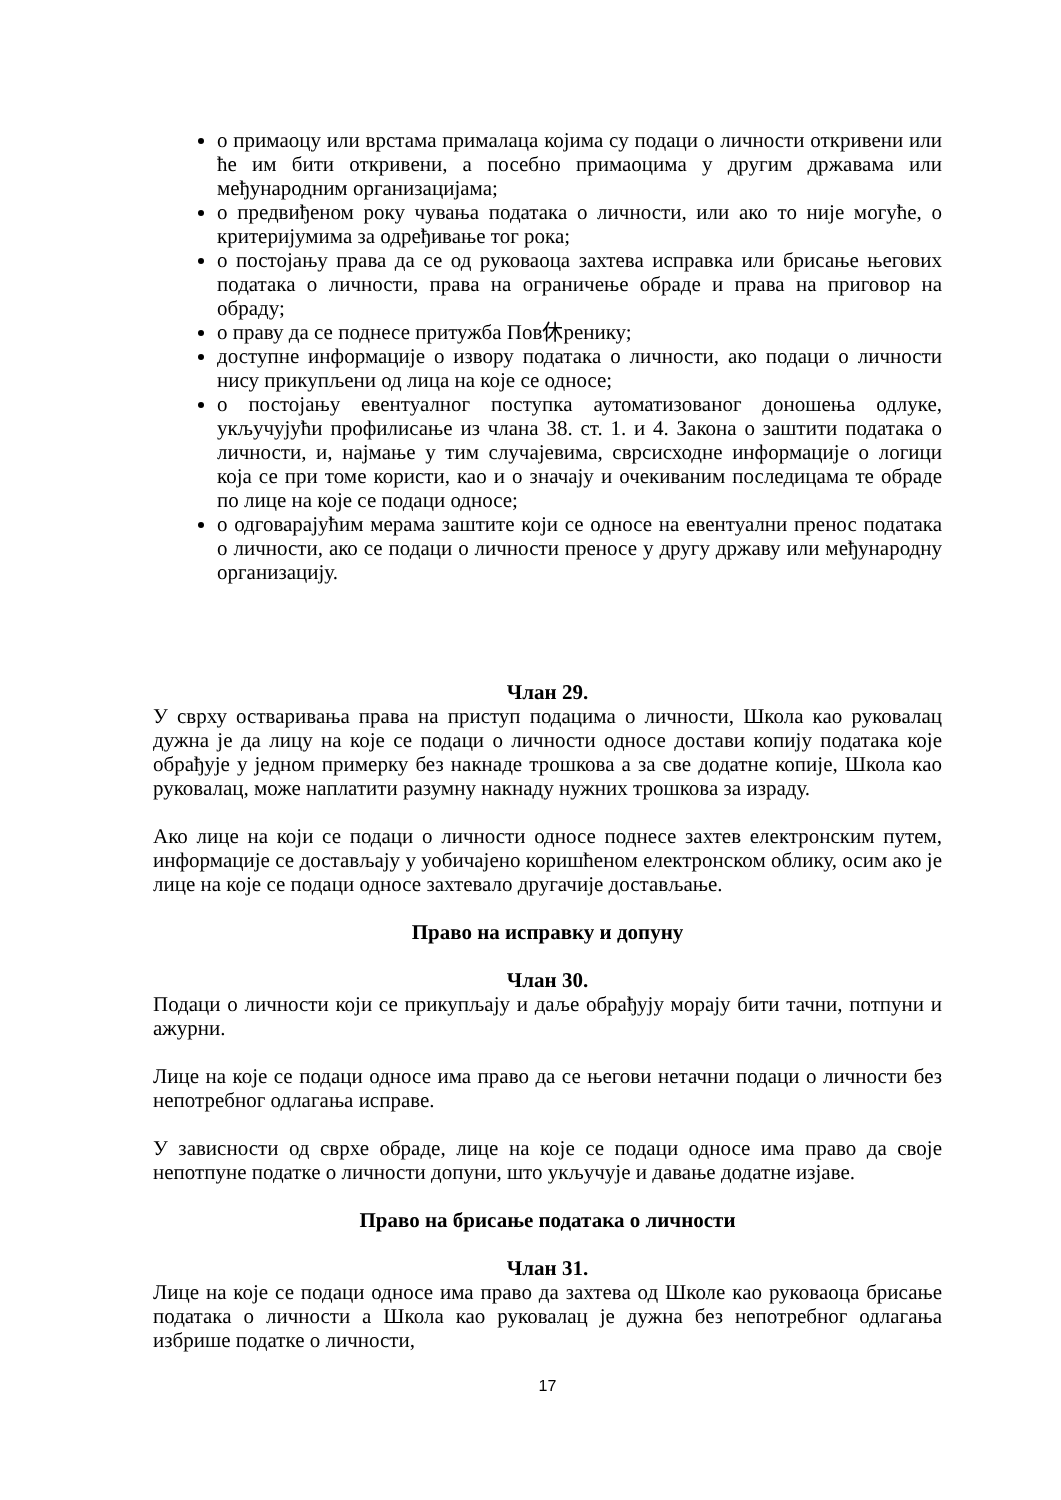о примаоцу или врстама прималаца којима су подаци о личности откривени или ће им бити откривени, а посебно примаоцима у другим државама или међународним организацијама;
о предвиђеном року чувања података о личности, или ако то није могуће, о критеријумима за одређивање тог рока;
о постојању права да се од руковаоца захтева исправка или брисање његових података о личности, права на ограничење обраде и права на приговор на обраду;
о праву да се поднесе притужба Пов休ренику;
доступне информације о извору података о личности, ако подаци о личности нису прикупљени од лица на које се односе;
о постојању евентуалног поступка аутоматизованог доношења одлуке, укључујући профилисање из члана 38. ст. 1. и 4. Закона о заштити података о личности, и, најмање у тим случајевима, сврсисходне информације о логици која се при томе користи, као и о значају и очекиваним последицама те обраде по лице на које се подаци односе;
о одговарајућим мерама заштите који се односе на евентуални пренос података о личности, ако се подаци о личности преносе у другу државу или међународну организацију.
Члан 29.
У сврху остваривања права на приступ подацима о личности, Школа као руковалац дужна је да лицу на које се подаци о личности односе достави копију података које обрађује у једном примерку без накнаде трошкова а за све додатне копије, Школа као руковалац, може наплатити разумну накнаду нужних трошкова за израду.
Ако лице на који се подаци о личности односе поднесе захтев електронским путем, информације се достављају у уобичајено коришћеном електронском облику, осим ако је лице на које се подаци односе захтевало другачије достављање.
Право на исправку и допуну
Члан 30.
Подаци о личности који се прикупљају и даље обрађују морају бити тачни, потпуни и ажурни.
Лице на које се подаци односе има право да се његови нетачни подаци о личности без непотребног одлагања исправе.
У зависности од сврхе обраде, лице на које се подаци односе има право да своје непотпуне податке о личности допуни, што укључује и давање додатне изјаве.
Право на брисање података о личности
Члан 31.
Лице на које се подаци односе има право да захтева од Школе као руковаоца брисање података о личности а Школа као руковалац је дужна без непотребног одлагања избрише податке о личности,
17